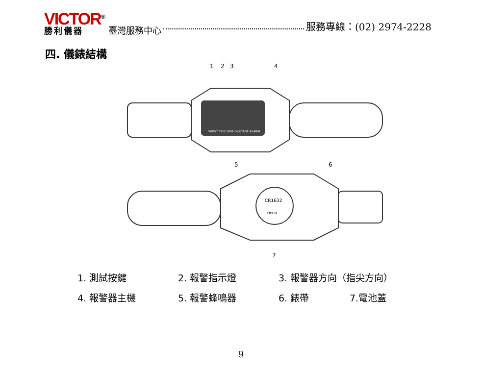VICTOR<sup>®</sup>
勝利儀器
臺灣服務中心
服務專線：(02) 2974-2228
四. 儀錶結構
1
2
3
4
WRIST TYPE HIGH VOLTAGE ALARM
5
6
CR1632
OPEN
7
1. 測試按鍵 2. 報警指示燈 3. 報警器方向（指尖方向）
4. 報警器主機 5. 報警蜂鳴器 6. 錶帶 7.電池蓋
9